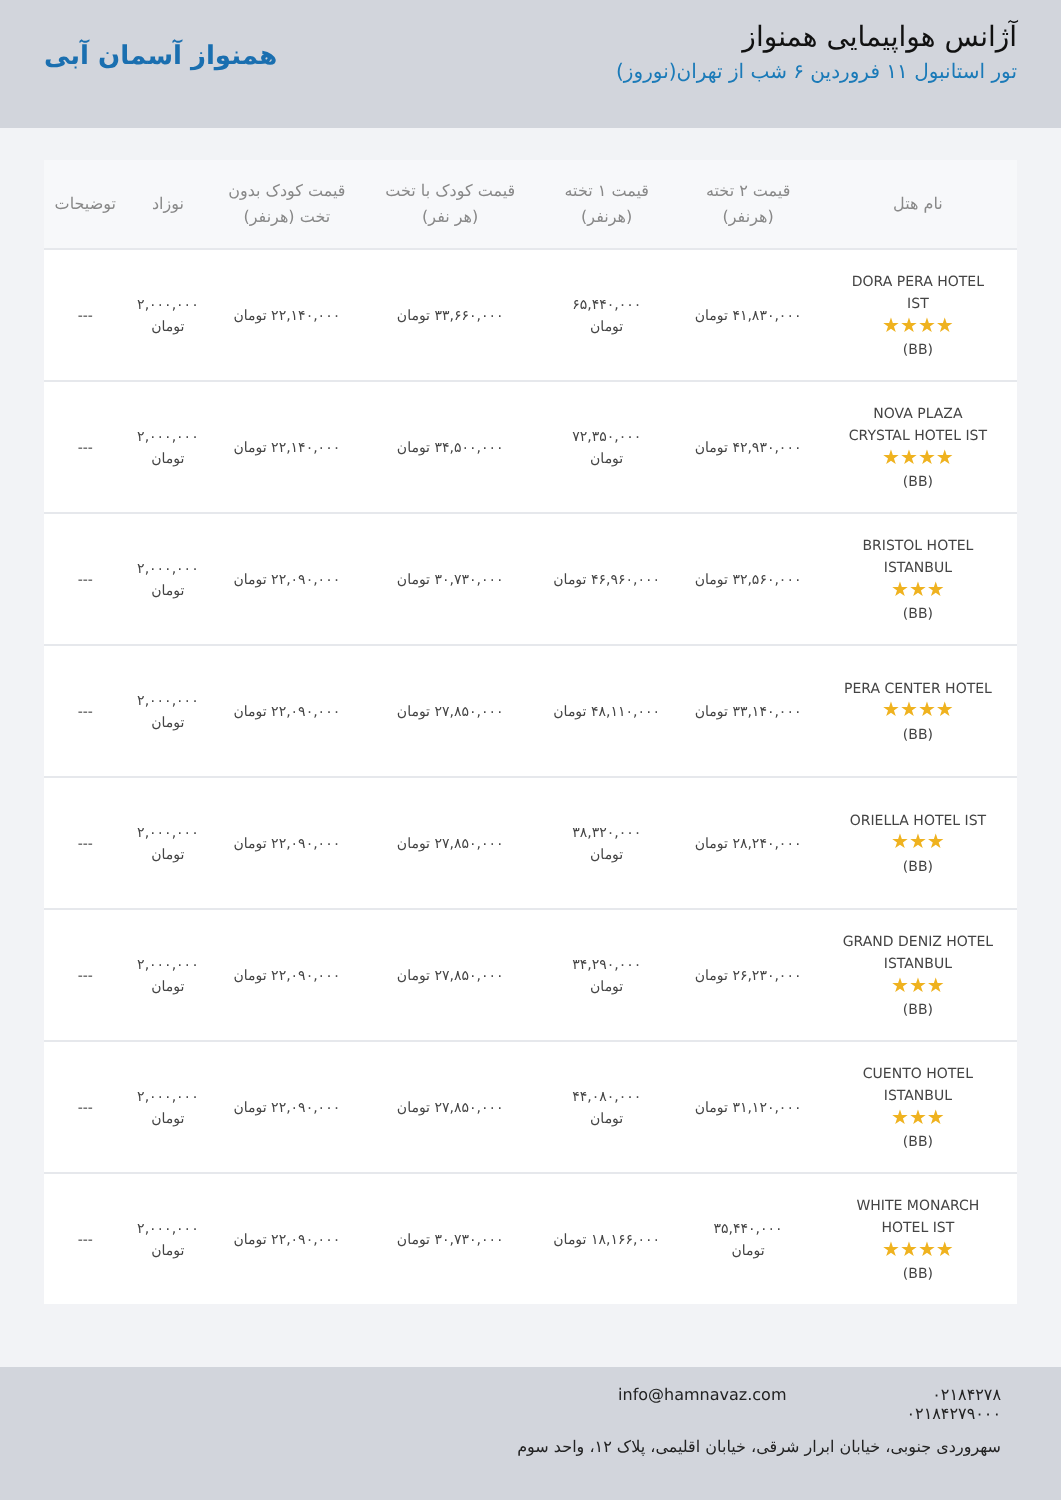آژانس هواپیمایی همنواز
تور استانبول ۱۱ فروردین ۶ شب از تهران(نوروز)
همنواز آسمان آبی
| نام هتل | قیمت ۲ تخته (هرنفر) | قیمت ۱ تخته (هرنفر) | قیمت کودک با تخت (هر نفر) | قیمت کودک بدون تخت (هرنفر) | نوزاد | توضیحات |
| --- | --- | --- | --- | --- | --- | --- |
| DORA PERA HOTEL IST ★★★★ (BB) | ۴۱,۸۳۰,۰۰۰ تومان | ۶۵,۴۴۰,۰۰۰ تومان | ۳۳,۶۶۰,۰۰۰ تومان | ۲۲,۱۴۰,۰۰۰ تومان | ۲,۰۰۰,۰۰۰ تومان | --- |
| NOVA PLAZA CRYSTAL HOTEL IST ★★★★ (BB) | ۴۲,۹۳۰,۰۰۰ تومان | ۷۲,۳۵۰,۰۰۰ تومان | ۳۴,۵۰۰,۰۰۰ تومان | ۲۲,۱۴۰,۰۰۰ تومان | ۲,۰۰۰,۰۰۰ تومان | --- |
| BRISTOL HOTEL ISTANBUL ★★★ (BB) | ۳۲,۵۶۰,۰۰۰ تومان | ۴۶,۹۶۰,۰۰۰ تومان | ۳۰,۷۳۰,۰۰۰ تومان | ۲۲,۰۹۰,۰۰۰ تومان | ۲,۰۰۰,۰۰۰ تومان | --- |
| PERA CENTER HOTEL ★★★★ (BB) | ۳۳,۱۴۰,۰۰۰ تومان | ۴۸,۱۱۰,۰۰۰ تومان | ۲۷,۸۵۰,۰۰۰ تومان | ۲۲,۰۹۰,۰۰۰ تومان | ۲,۰۰۰,۰۰۰ تومان | --- |
| ORIELLA HOTEL IST ★★★ (BB) | ۲۸,۲۴۰,۰۰۰ تومان | ۳۸,۳۲۰,۰۰۰ تومان | ۲۷,۸۵۰,۰۰۰ تومان | ۲۲,۰۹۰,۰۰۰ تومان | ۲,۰۰۰,۰۰۰ تومان | --- |
| GRAND DENIZ HOTEL ISTANBUL ★★★ (BB) | ۲۶,۲۳۰,۰۰۰ تومان | ۳۴,۲۹۰,۰۰۰ تومان | ۲۷,۸۵۰,۰۰۰ تومان | ۲۲,۰۹۰,۰۰۰ تومان | ۲,۰۰۰,۰۰۰ تومان | --- |
| CUENTO HOTEL ISTANBUL ★★★ (BB) | ۳۱,۱۲۰,۰۰۰ تومان | ۴۴,۰۸۰,۰۰۰ تومان | ۲۷,۸۵۰,۰۰۰ تومان | ۲۲,۰۹۰,۰۰۰ تومان | ۲,۰۰۰,۰۰۰ تومان | --- |
| WHITE MONARCH HOTEL IST ★★★★ (BB) | ۳۵,۴۴۰,۰۰۰ تومان | ۱۸,۱۶۶,۰۰۰ تومان | ۳۰,۷۳۰,۰۰۰ تومان | ۲۲,۰۹۰,۰۰۰ تومان | ۲,۰۰۰,۰۰۰ تومان | --- |
۰۲۱۸۴۲۷۸
۰۲۱۸۴۲۷۹۰۰۰
info@hamnavaz.com
سهروردی جنوبی، خیابان ابرار شرقی، خیابان اقلیمی، پلاک ۱۲، واحد سوم